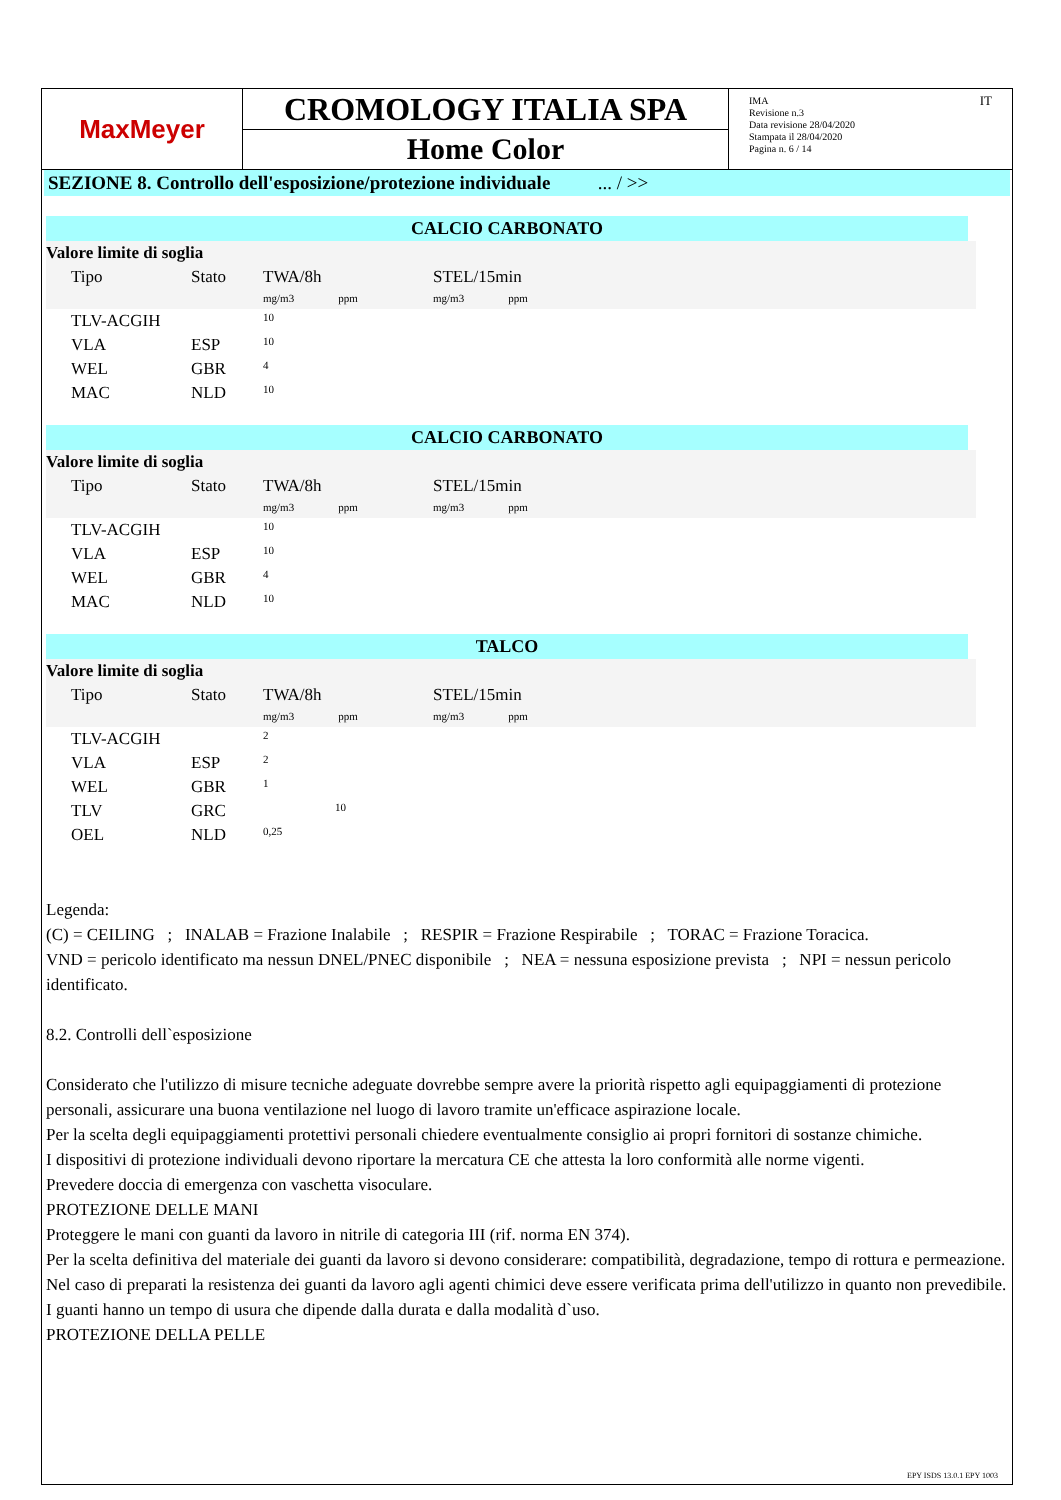MaxMeyer
CROMOLOGY ITALIA SPA
Home Color
IMA
Revisione n.3
Data revisione 28/04/2020
Stampata il 28/04/2020
Pagina n. 6 / 14
IT
SEZIONE 8. Controllo dell'esposizione/protezione individuale ... / >>
CALCIO CARBONATO
| Valore limite di soglia | | | | |
| | Tipo | Stato | TWA/8h mg/m3 ppm | STEL/15min mg/m3 ppm |
| | TLV-ACGIH | | 10 | |
| | VLA | ESP | 10 | |
| | WEL | GBR | 4 | |
| | MAC | NLD | 10 | |
CALCIO CARBONATO
| Valore limite di soglia | | | | |
| | Tipo | Stato | TWA/8h mg/m3 ppm | STEL/15min mg/m3 ppm |
| | TLV-ACGIH | | 10 | |
| | VLA | ESP | 10 | |
| | WEL | GBR | 4 | |
| | MAC | NLD | 10 | |
TALCO
| Valore limite di soglia | | | | |
| | Tipo | Stato | TWA/8h mg/m3 ppm | STEL/15min mg/m3 ppm |
| | TLV-ACGIH | | 2 | |
| | VLA | ESP | 2 | |
| | WEL | GBR | 1 | |
| | TLV | GRC | 10 | |
| | OEL | NLD | 0,25 | |
Legenda:
(C) = CEILING ; INALAB = Frazione Inalabile ; RESPIR = Frazione Respirabile ; TORAC = Frazione Toracica.
VND = pericolo identificato ma nessun DNEL/PNEC disponibile ; NEA = nessuna esposizione prevista ; NPI = nessun pericolo identificato.
8.2. Controlli dell`esposizione
Considerato che l'utilizzo di misure tecniche adeguate dovrebbe sempre avere la priorità rispetto agli equipaggiamenti di protezione personali, assicurare una buona ventilazione nel luogo di lavoro tramite un'efficace aspirazione locale.
Per la scelta degli equipaggiamenti protettivi personali chiedere eventualmente consiglio ai propri fornitori di sostanze chimiche.
I dispositivi di protezione individuali devono riportare la mercatura CE che attesta la loro conformità alle norme vigenti.
Prevedere doccia di emergenza con vaschetta visoculare.
PROTEZIONE DELLE MANI
Proteggere le mani con guanti da lavoro in nitrile di categoria III (rif. norma EN 374).
Per la scelta definitiva del materiale dei guanti da lavoro si devono considerare: compatibilità, degradazione, tempo di rottura e permeazione.
Nel caso di preparati la resistenza dei guanti da lavoro agli agenti chimici deve essere verificata prima dell'utilizzo in quanto non prevedibile. I guanti hanno un tempo di usura che dipende dalla durata e dalla modalità d`uso.
PROTEZIONE DELLA PELLE
EPY ISDS 13.0.1 EPY 1003